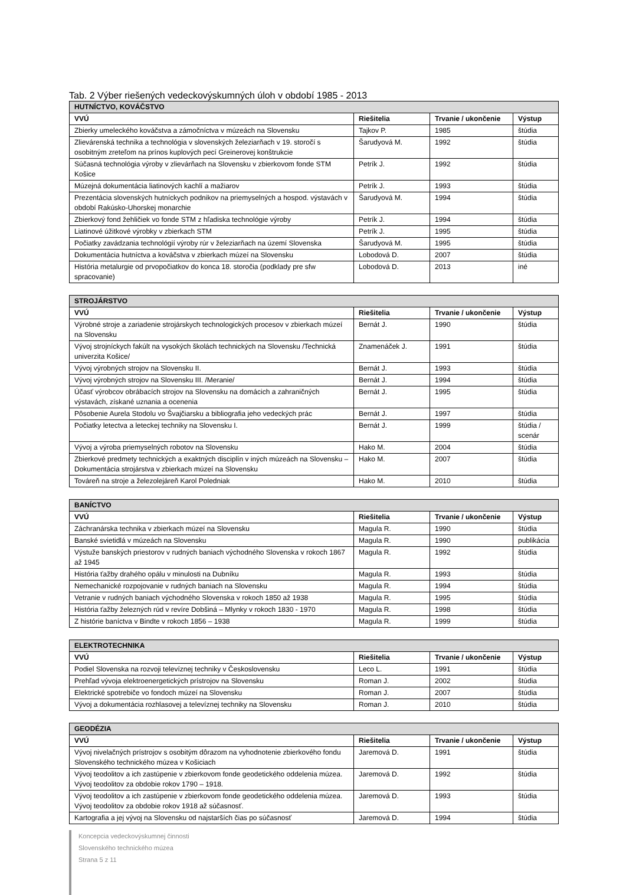Tab. 2 Výber riešených vedeckovýskumných úloh v období 1985 - 2013
| HUTNÍCTVO, KOVÁČSTVO | | | |
| --- | --- | --- | --- |
| VVÚ | Riešitelia | Trvanie / ukončenie | Výstup |
| Zbierky umeleckého kováčstva a zámočníctva v múzeách na Slovensku | Tajkov P. | 1985 | štúdia |
| Zlievárenská technika a technológia v slovenských železiarňach v 19. storočí s osobitným zreteľom na prínos kuplových pecí Greinerovej konštrukcie | Šarudyová M. | 1992 | štúdia |
| Súčasná technológia výroby v zlievárňach na Slovensku v zbierkovom fonde STM Košice | Petrík J. | 1992 | štúdia |
| Múzejná dokumentácia liatinových kachlí a mažiarov | Petrík J. | 1993 | štúdia |
| Prezentácia slovenských hutníckych podnikov na priemyselných a hospod. výstavách v období Rakúsko-Uhorskej monarchie | Šarudyová M. | 1994 | štúdia |
| Zbierkový fond žehličiek vo fonde STM z hľadiska technológie výroby | Petrík J. | 1994 | štúdia |
| Liatinové úžitkové výrobky v zbierkach STM | Petrík J. | 1995 | štúdia |
| Počiatky zavádzania technológií výroby rúr v železiarňach na území Slovenska | Šarudyová M. | 1995 | štúdia |
| Dokumentácia hutníctva a kováčstva v zbierkach múzeí na Slovensku | Lobodová D. | 2007 | štúdia |
| História metalurgie od prvopočiatkov do konca 18. storočia (podklady pre sfw spracovanie) | Lobodová D. | 2013 | iné |
| STROJÁRSTVO | | | |
| --- | --- | --- | --- |
| VVÚ | Riešitelia | Trvanie / ukončenie | Výstup |
| Výrobné stroje a zariadenie strojárskych technologických procesov v zbierkach múzeí na Slovensku | Bernát J. | 1990 | štúdia |
| Vývoj strojníckych fakúlt na vysokých školách technických na Slovensku /Technická univerzita Košice/ | Znamenáček J. | 1991 | štúdia |
| Vývoj výrobných strojov na Slovensku II. | Bernát J. | 1993 | štúdia |
| Vývoj výrobných strojov na Slovensku III. /Meranie/ | Bernát J. | 1994 | štúdia |
| Účasť výrobcov obrábacích strojov na Slovensku na domácich a zahraničných výstavách, získané uznania a ocenenia | Bernát J. | 1995 | štúdia |
| Pôsobenie Aurela Stodolu vo Švajčiarsku a bibliografia jeho vedeckých prác | Bernát J. | 1997 | štúdia |
| Počiatky letectva a leteckej techniky na Slovensku I. | Bernát J. | 1999 | štúdia / scenár |
| Vývoj a výroba priemyselných robotov na Slovensku | Hako M. | 2004 | štúdia |
| Zbierkové predmety technických a exaktných disciplín v iných múzeách na Slovensku – Dokumentácia strojárstva v zbierkach múzeí na Slovensku | Hako M. | 2007 | štúdia |
| Továreň na stroje a železolejáreň Karol Poledniak | Hako M. | 2010 | štúdia |
| BANÍCTVO | | | |
| --- | --- | --- | --- |
| VVÚ | Riešitelia | Trvanie / ukončenie | Výstup |
| Záchranárska technika v zbierkach múzeí na Slovensku | Magula R. | 1990 | štúdia |
| Banské svietidlá v múzeách na Slovensku | Magula R. | 1990 | publikácia |
| Výstuže banských priestorov v rudných baniach východného Slovenska v rokoch 1867 až 1945 | Magula R. | 1992 | štúdia |
| História ťažby drahého opálu v minulosti na Dubníku | Magula R. | 1993 | štúdia |
| Nemechanické rozpojovanie v rudných baniach na Slovensku | Magula R. | 1994 | štúdia |
| Vetranie v rudných baniach východného Slovenska v rokoch 1850 až 1938 | Magula R. | 1995 | štúdia |
| História ťažby železných rúd v revíre Dobšiná – Mlynky v rokoch 1830 - 1970 | Magula R. | 1998 | štúdia |
| Z histórie baníctva v Bindte v rokoch 1856 – 1938 | Magula R. | 1999 | štúdia |
| ELEKTROTECHNIKA | | | |
| --- | --- | --- | --- |
| VVÚ | Riešitelia | Trvanie / ukončenie | Výstup |
| Podiel Slovenska na rozvoji televíznej techniky v Československu | Leco L. | 1991 | štúdia |
| Prehľad vývoja elektroenergetických prístrojov na Slovensku | Roman J. | 2002 | štúdia |
| Elektrické spotrebiče vo fondoch múzeí na Slovensku | Roman J. | 2007 | štúdia |
| Vývoj a dokumentácia rozhlasovej a televíznej techniky na Slovensku | Roman J. | 2010 | štúdia |
| GEODÉZIA | | | |
| --- | --- | --- | --- |
| VVÚ | Riešitelia | Trvanie / ukončenie | Výstup |
| Vývoj nivelačných prístrojov s osobitým dôrazom na vyhodnotenie zbierkového fondu Slovenského technického múzea v Košiciach | Jaremová D. | 1991 | štúdia |
| Vývoj teodolitov a ich zastúpenie v zbierkovom fonde geodetického oddelenia múzea. Vývoj teodolitov za obdobie rokov 1790 – 1918. | Jaremová D. | 1992 | štúdia |
| Vývoj teodolitov a ich zastúpenie v zbierkovom fonde geodetického oddelenia múzea. Vývoj teodolitov za obdobie rokov 1918 až súčasnosť. | Jaremová D. | 1993 | štúdia |
| Kartografia a jej vývoj na Slovensku od najstarších čias po súčasnosť | Jaremová D. | 1994 | štúdia |
Koncepcia vedeckovýskumnej činnosti
Slovenského technického múzea
Strana 5 z 11